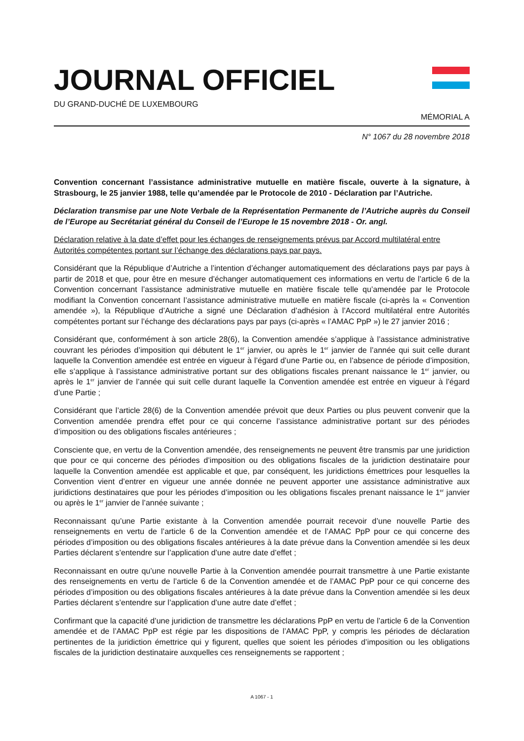JOURNAL OFFICIEL
DU GRAND-DUCHÉ DE LUXEMBOURG
MÉMORIAL A
N° 1067 du 28 novembre 2018
Convention concernant l’assistance administrative mutuelle en matière fiscale, ouverte à la signature, à Strasbourg, le 25 janvier 1988, telle qu’amendée par le Protocole de 2010 - Déclaration par l’Autriche.
Déclaration transmise par une Note Verbale de la Représentation Permanente de l’Autriche auprès du Conseil de l’Europe au Secrétariat général du Conseil de l’Europe le 15 novembre 2018 - Or. angl.
Déclaration relative à la date d’effet pour les échanges de renseignements prévus par Accord multilatéral entre Autorités compétentes portant sur l’échange des déclarations pays par pays.
Considérant que la République d’Autriche a l’intention d’échanger automatiquement des déclarations pays par pays à partir de 2018 et que, pour être en mesure d’échanger automatiquement ces informations en vertu de l’article 6 de la Convention concernant l’assistance administrative mutuelle en matière fiscale telle qu’amendée par le Protocole modifiant la Convention concernant l’assistance administrative mutuelle en matière fiscale (ci-après la « Convention amendée »), la République d’Autriche a signé une Déclaration d’adhésion à l’Accord multilatéral entre Autorités compétentes portant sur l’échange des déclarations pays par pays (ci-après « l’AMAC PpP ») le 27 janvier 2016 ;
Considérant que, conformément à son article 28(6), la Convention amendée s’applique à l’assistance administrative couvrant les périodes d’imposition qui débutent le 1<sup>er</sup> janvier, ou après le 1<sup>er</sup> janvier de l’année qui suit celle durant laquelle la Convention amendée est entrée en vigueur à l’égard d’une Partie ou, en l’absence de période d’imposition, elle s’applique à l’assistance administrative portant sur des obligations fiscales prenant naissance le 1<sup>er</sup> janvier, ou après le 1<sup>er</sup> janvier de l’année qui suit celle durant laquelle la Convention amendée est entrée en vigueur à l’égard d’une Partie ;
Considérant que l’article 28(6) de la Convention amendée prévoit que deux Parties ou plus peuvent convenir que la Convention amendée prendra effet pour ce qui concerne l’assistance administrative portant sur des périodes d’imposition ou des obligations fiscales antérieures ;
Consciente que, en vertu de la Convention amendée, des renseignements ne peuvent être transmis par une juridiction que pour ce qui concerne des périodes d’imposition ou des obligations fiscales de la juridiction destinataire pour laquelle la Convention amendée est applicable et que, par conséquent, les juridictions émettrices pour lesquelles la Convention vient d’entrer en vigueur une année donnée ne peuvent apporter une assistance administrative aux juridictions destinataires que pour les périodes d’imposition ou les obligations fiscales prenant naissance le 1<sup>er</sup> janvier ou après le 1<sup>er</sup> janvier de l’année suivante ;
Reconnaissant qu’une Partie existante à la Convention amendée pourrait recevoir d’une nouvelle Partie des renseignements en vertu de l’article 6 de la Convention amendée et de l’AMAC PpP pour ce qui concerne des périodes d’imposition ou des obligations fiscales antérieures à la date prévue dans la Convention amendée si les deux Parties déclarent s’entendre sur l’application d’une autre date d’effet ;
Reconnaissant en outre qu’une nouvelle Partie à la Convention amendée pourrait transmettre à une Partie existante des renseignements en vertu de l’article 6 de la Convention amendée et de l’AMAC PpP pour ce qui concerne des périodes d’imposition ou des obligations fiscales antérieures à la date prévue dans la Convention amendée si les deux Parties déclarent s’entendre sur l’application d’une autre date d’effet ;
Confirmant que la capacité d’une juridiction de transmettre les déclarations PpP en vertu de l’article 6 de la Convention amendée et de l’AMAC PpP est régie par les dispositions de l’AMAC PpP, y compris les périodes de déclaration pertinentes de la juridiction émettrice qui y figurent, quelles que soient les périodes d’imposition ou les obligations fiscales de la juridiction destinataire auxquelles ces renseignements se rapportent ;
A 1067 - 1